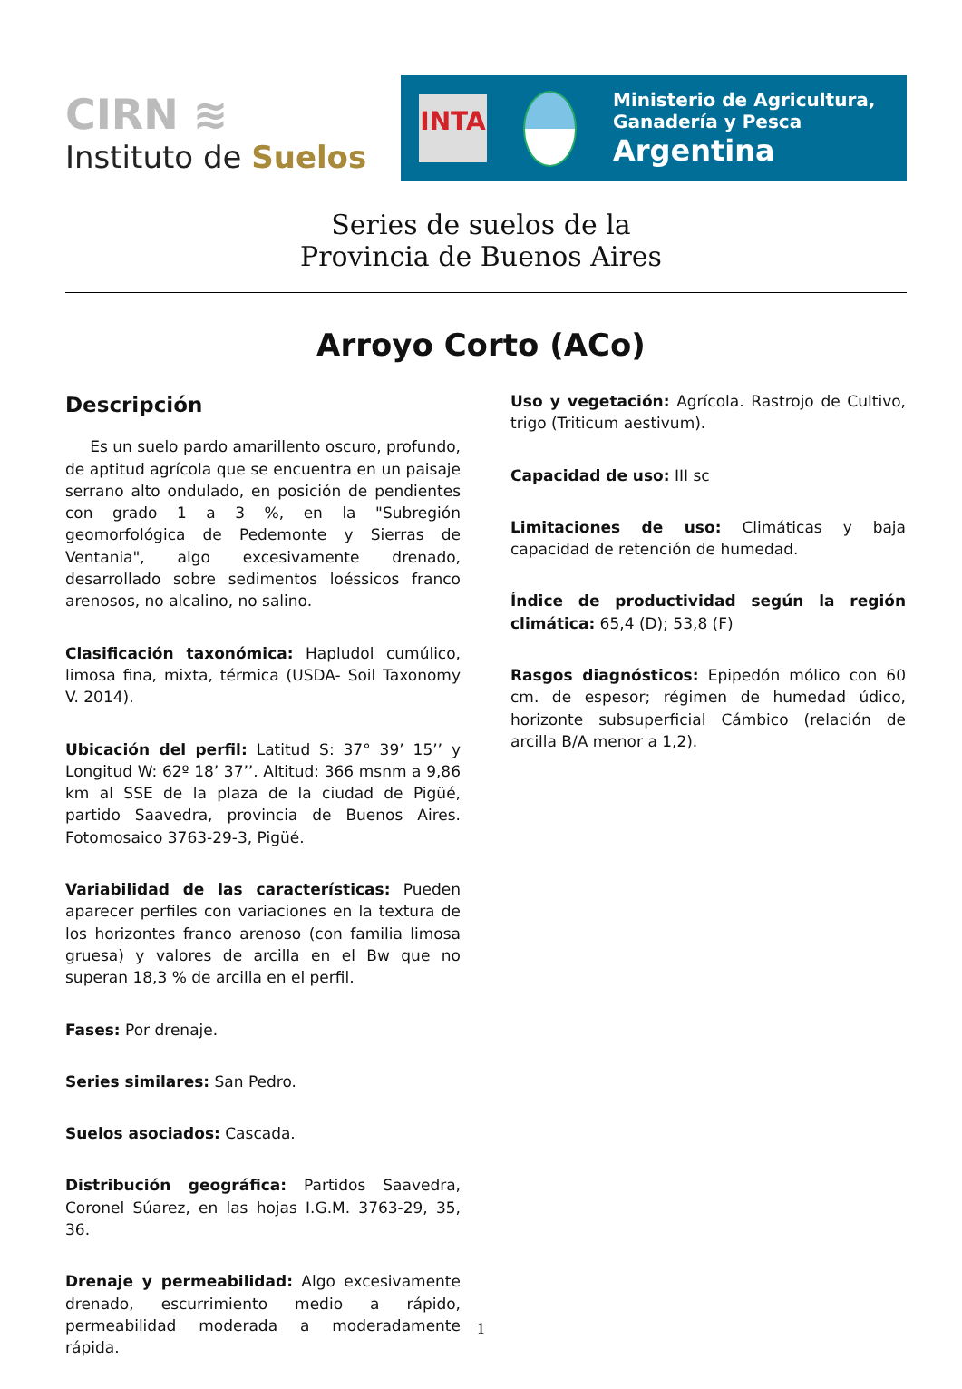CIRN ≋
Instituto de Suelos
INTA
Ministerio de Agricultura,
Ganadería y Pesca
Argentina
Series de suelos de la
Provincia de Buenos Aires
Arroyo Corto (ACo)
Descripción
Es un suelo pardo amarillento oscuro, profundo, de aptitud agrícola que se encuentra en un paisaje serrano alto ondulado, en posición de pendientes con grado 1 a 3 %, en la "Subregión geomorfológica de Pedemonte y Sierras de Ventania", algo excesivamente drenado, desarrollado sobre sedimentos loéssicos franco arenosos, no alcalino, no salino.
Clasificación taxonómica: Hapludol cumúlico, limosa fina, mixta, térmica (USDA- Soil Taxonomy V. 2014).
Ubicación del perfil: Latitud S: 37° 39’ 15’’ y Longitud W: 62º 18’ 37’’. Altitud: 366 msnm a 9,86 km al SSE de la plaza de la ciudad de Pigüé, partido Saavedra, provincia de Buenos Aires. Fotomosaico 3763-29-3, Pigüé.
Variabilidad de las características: Pueden aparecer perfiles con variaciones en la textura de los horizontes franco arenoso (con familia limosa gruesa) y valores de arcilla en el Bw que no superan 18,3 % de arcilla en el perfil.
Fases: Por drenaje.
Series similares: San Pedro.
Suelos asociados: Cascada.
Distribución geográfica: Partidos Saavedra, Coronel Súarez, en las hojas I.G.M. 3763-29, 35, 36.
Drenaje y permeabilidad: Algo excesivamente drenado, escurrimiento medio a rápido, permeabilidad moderada a moderadamente rápida.
Uso y vegetación: Agrícola. Rastrojo de Cultivo, trigo (Triticum aestivum).
Capacidad de uso: III sc
Limitaciones de uso: Climáticas y baja capacidad de retención de humedad.
Índice de productividad según la región climática: 65,4 (D); 53,8 (F)
Rasgos diagnósticos: Epipedón mólico con 60 cm. de espesor; régimen de humedad údico, horizonte subsuperficial Cámbico (relación de arcilla B/A menor a 1,2).
1